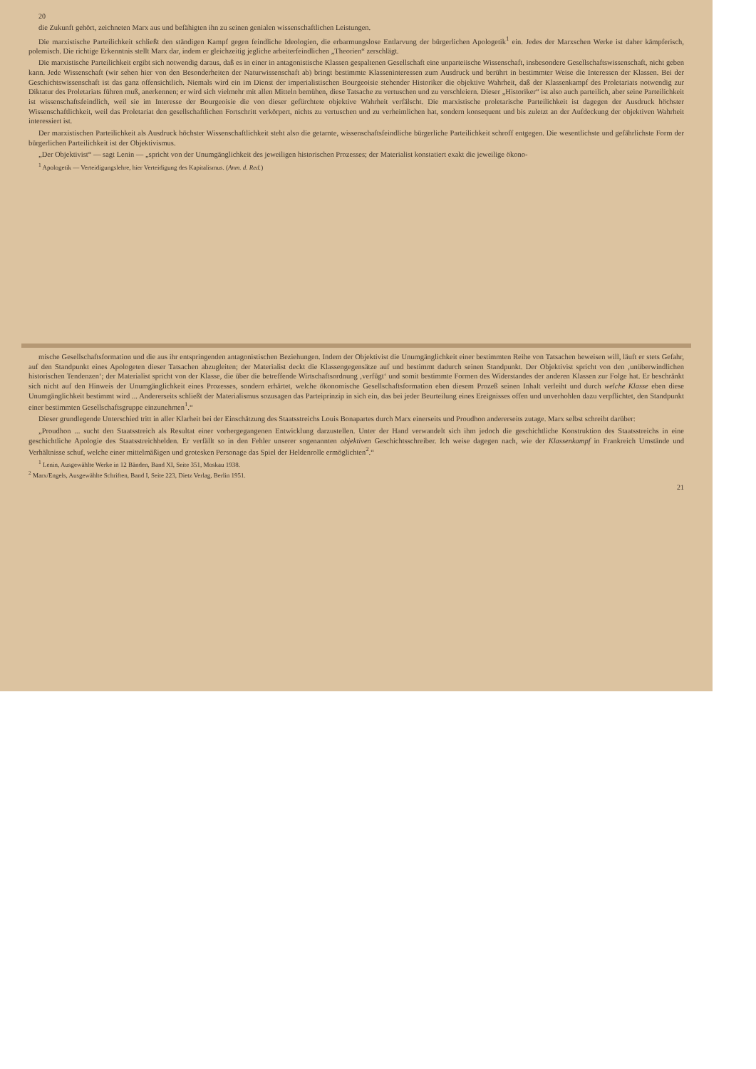20
die Zukunft gehört, zeichneten Marx aus und befähigten ihn zu seinen genialen wissenschaftlichen Leistungen.
Die marxistische Parteilichkeit schließt den ständigen Kampf gegen feindliche Ideologien, die erbarmungslose Entlarvung der bürgerlichen Apologetik<sup>1</sup> ein. Jedes der Marxschen Werke ist daher kämpferisch, polemisch. Die richtige Erkenntnis stellt Marx dar, indem er gleichzeitig jegliche arbeiterfeindlichen „Theorien“ zerschlägt.
Die marxistische Parteilichkeit ergibt sich notwendig daraus, daß es in einer in antagonistische Klassen gespaltenen Gesellschaft eine unparteiische Wissenschaft, insbesondere Gesellschaftswissenschaft, nicht geben kann. Jede Wissenschaft (wir sehen hier von den Besonderheiten der Naturwissenschaft ab) bringt bestimmte Klasseninteressen zum Ausdruck und berührt in bestimmter Weise die Interessen der Klassen. Bei der Geschichtswissenschaft ist das ganz offensichtlich. Niemals wird ein im Dienst der imperialistischen Bourgeoisie stehender Historiker die objektive Wahrheit, daß der Klassenkampf des Proletariats notwendig zur Diktatur des Proletariats führen muß, anerkennen; er wird sich vielmehr mit allen Mitteln bemühen, diese Tatsache zu vertuschen und zu verschleiern. Dieser „Historiker“ ist also auch parteilich, aber seine Parteilichkeit ist wissenschaftsfeindlich, weil sie im Interesse der Bourgeoisie die von dieser gefürchtete objektive Wahrheit verfälscht. Die marxistische proletarische Parteilichkeit ist dagegen der Ausdruck höchster Wissenschaftlichkeit, weil das Proletariat den gesellschaftlichen Fortschritt verkörpert, nichts zu vertuschen und zu verheimlichen hat, sondern konsequent und bis zuletzt an der Aufdeckung der objektiven Wahrheit interessiert ist.
Der marxistischen Parteilichkeit als Ausdruck höchster Wissenschaftlichkeit steht also die getarnte, wissenschaftsfeindliche bürgerliche Parteilichkeit schroff entgegen. Die wesentlichste und gefährlichste Form der bürgerlichen Parteilichkeit ist der Objektivismus.
„Der Objektivist“ — sagt Lenin — „spricht von der Unumgänglichkeit des jeweiligen historischen Prozesses; der Materialist konstatiert exakt die jeweilige ökono-
<sup>1</sup> Apologetik — Verteidigungslehre, hier Verteidigung des Kapitalismus. (Anm. d. Red.)
mische Gesellschaftsformation und die aus ihr entspringenden antagonistischen Beziehungen. Indem der Objektivist die Unumgänglichkeit einer bestimmten Reihe von Tatsachen beweisen will, läuft er stets Gefahr, auf den Standpunkt eines Apologeten dieser Tatsachen abzugleiten; der Materialist deckt die Klassengegensätze auf und bestimmt dadurch seinen Standpunkt. Der Objektivist spricht von den ‚unüberwindlichen historischen Tendenzen‘; der Materialist spricht von der Klasse, die über die betreffende Wirtschaftsordnung ‚verfügt‘ und somit bestimmte Formen des Widerstandes der anderen Klassen zur Folge hat. Er beschränkt sich nicht auf den Hinweis der Unumgänglichkeit eines Prozesses, sondern erhärtet, welche ökonomische Gesellschaftsformation eben diesem Prozeß seinen Inhalt verleiht und durch welche Klasse eben diese Unumgänglichkeit bestimmt wird ... Andererseits schließt der Materialismus sozusagen das Parteiprinzip in sich ein, das bei jeder Beurteilung eines Ereignisses offen und unverhohlen dazu verpflichtet, den Standpunkt einer bestimmten Gesellschaftsgruppe einzunehmen<sup>1</sup>.“
Dieser grundlegende Unterschied tritt in aller Klarheit bei der Einschätzung des Staatsstreichs Louis Bonapartes durch Marx einerseits und Proudhon andererseits zutage. Marx selbst schreibt darüber:
„Proudhon ... sucht den Staatsstreich als Resultat einer vorhergegangenen Entwicklung darzustellen. Unter der Hand verwandelt sich ihm jedoch die geschichtliche Konstruktion des Staatsstreichs in eine geschichtliche Apologie des Staatsstreichhelden. Er verfällt so in den Fehler unserer sogenannten objektiven Geschichtsschreiber. Ich weise dagegen nach, wie der Klassenkampf in Frankreich Umstände und Verhältnisse schuf, welche einer mittelmäßigen und grotesken Personage das Spiel der Heldenrolle ermöglichten<sup>2</sup>.“
<sup>1</sup> Lenin, Ausgewählte Werke in 12 Bänden, Band XI, Seite 351, Moskau 1938.
<sup>2</sup> Marx/Engels, Ausgewählte Schriften, Band I, Seite 223, Dietz Verlag, Berlin 1951.
21